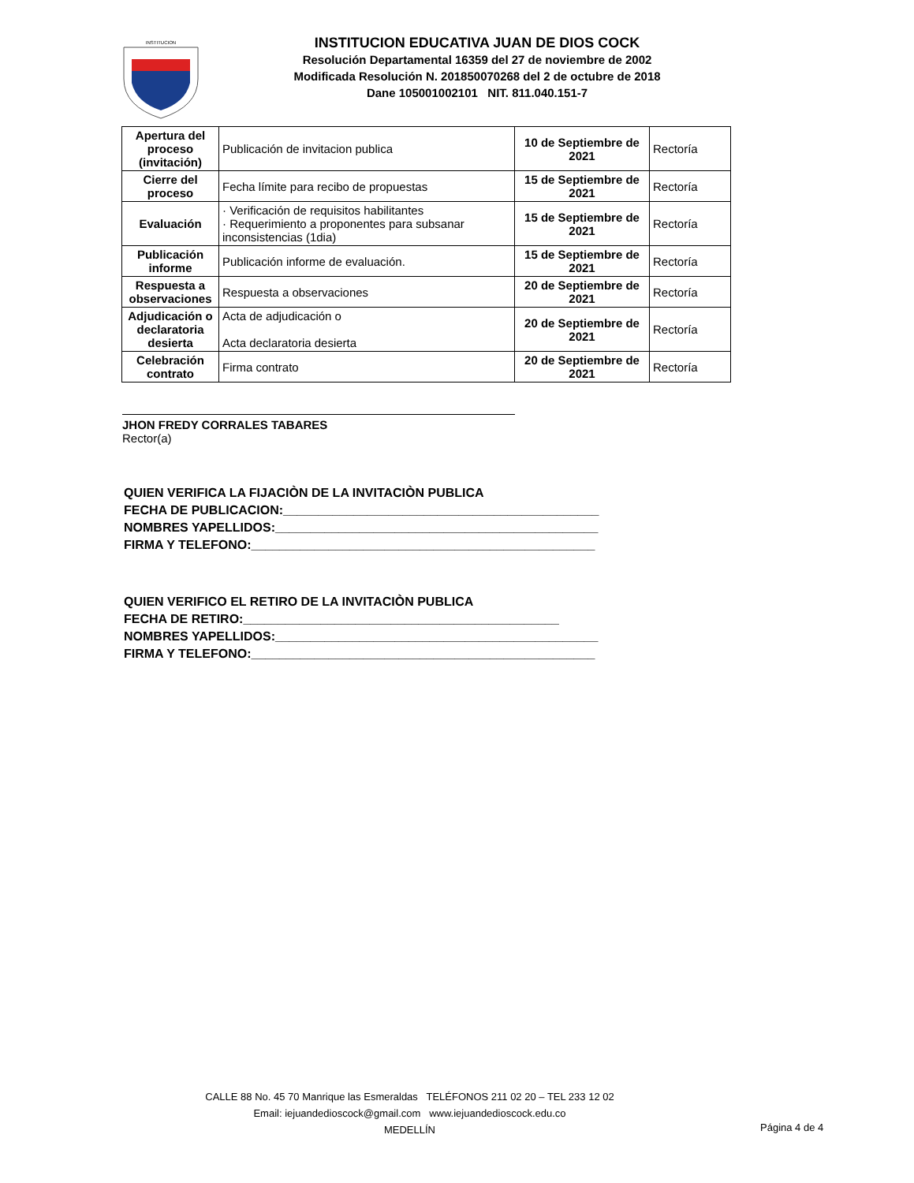INSTITUCION
INSTITUCION EDUCATIVA JUAN DE DIOS COCK
Resolución Departamental 16359 del 27 de noviembre de 2002
Modificada Resolución N. 201850070268 del 2 de octubre de 2018
Dane 105001002101 NIT. 811.040.151-7
| Apertura del proceso (invitación) | Publicación de invitacion publica | 10 de Septiembre de 2021 | Rectoría |
| Cierre del proceso | Fecha límite para recibo de propuestas | 15 de Septiembre de 2021 | Rectoría |
| Evaluación | · Verificación de requisitos habilitantes · Requerimiento a proponentes para subsanar inconsistencias (1dia) | 15 de Septiembre de 2021 | Rectoría |
| Publicación informe | Publicación informe de evaluación. | 15 de Septiembre de 2021 | Rectoría |
| Respuesta a observaciones | Respuesta a observaciones | 20 de Septiembre de 2021 | Rectoría |
| Adjudicación o declaratoria desierta | Acta de adjudicación o Acta declaratoria desierta | 20 de Septiembre de 2021 | Rectoría |
| Celebración contrato | Firma contrato | 20 de Septiembre de 2021 | Rectoría |
JHON FREDY CORRALES TABARES
Rector(a)
QUIEN VERIFICA LA FIJACIÒN DE LA INVITACIÒN PUBLICA
FECHA DE PUBLICACION:_____________________________________________
NOMBRES YAPELLIDOS:______________________________________________
FIRMA Y TELEFONO:_________________________________________________
QUIEN VERIFICO EL RETIRO DE LA INVITACIÒN PUBLICA
FECHA DE RETIRO:_____________________________________________
NOMBRES YAPELLIDOS:______________________________________________
FIRMA Y TELEFONO:_________________________________________________
CALLE 88 No. 45 70 Manrique las Esmeraldas TELÉFONOS 211 02 20 – TEL 233 12 02
Email: iejuandedioscock@gmail.com www.iejuandedioscock.edu.co
MEDELLÍN
Página 4 de 4